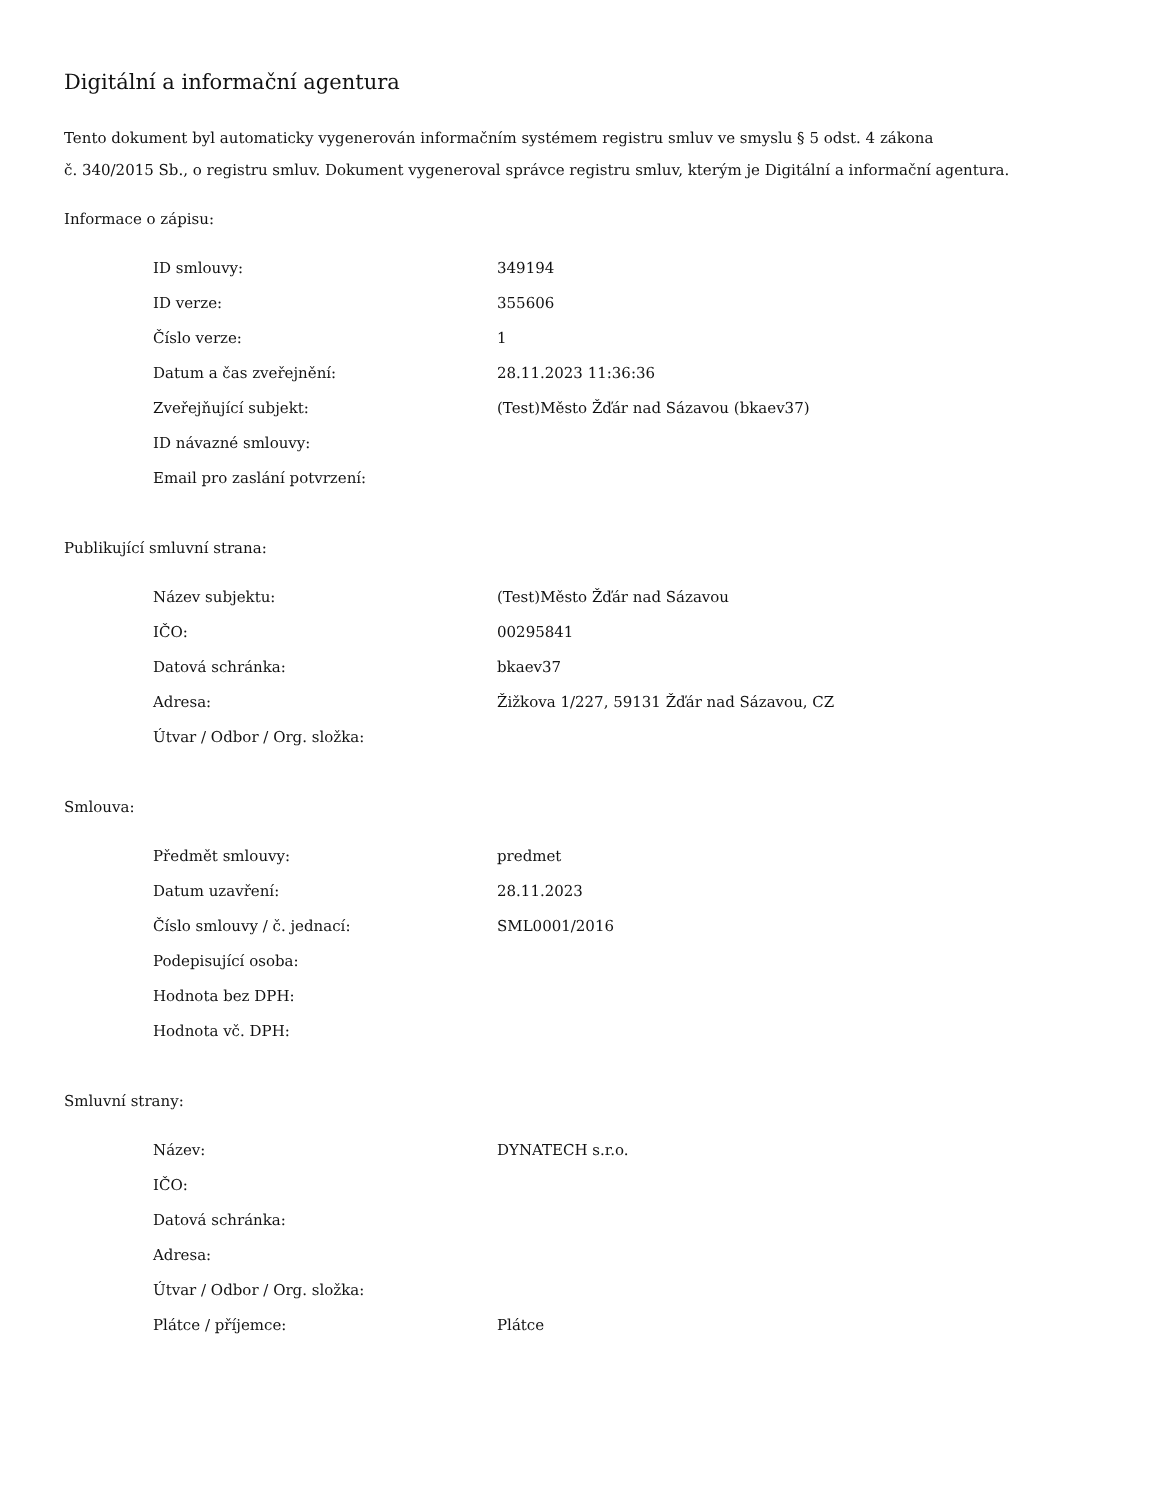Digitální a informační agentura
Tento dokument byl automaticky vygenerován informačním systémem registru smluv ve smyslu § 5 odst. 4 zákona
č. 340/2015 Sb., o registru smluv. Dokument vygeneroval správce registru smluv, kterým je Digitální a informační agentura.
Informace o zápisu:
| ID smlouvy: | 349194 |
| ID verze: | 355606 |
| Číslo verze: | 1 |
| Datum a čas zveřejnění: | 28.11.2023 11:36:36 |
| Zveřejňující subjekt: | (Test)Město Žďár nad Sázavou (bkaev37) |
| ID návazné smlouvy: | |
| Email pro zaslání potvrzení: | |
Publikující smluvní strana:
| Název subjektu: | (Test)Město Žďár nad Sázavou |
| IČO: | 00295841 |
| Datová schránka: | bkaev37 |
| Adresa: | Žižkova 1/227, 59131 Žďár nad Sázavou, CZ |
| Útvar / Odbor / Org. složka: | |
Smlouva:
| Předmět smlouvy: | predmet |
| Datum uzavření: | 28.11.2023 |
| Číslo smlouvy / č. jednací: | SML0001/2016 |
| Podepisující osoba: | |
| Hodnota bez DPH: | |
| Hodnota vč. DPH: | |
Smluvní strany:
| Název: | DYNATECH s.r.o. |
| IČO: | |
| Datová schránka: | |
| Adresa: | |
| Útvar / Odbor / Org. složka: | |
| Plátce / příjemce: | Plátce |